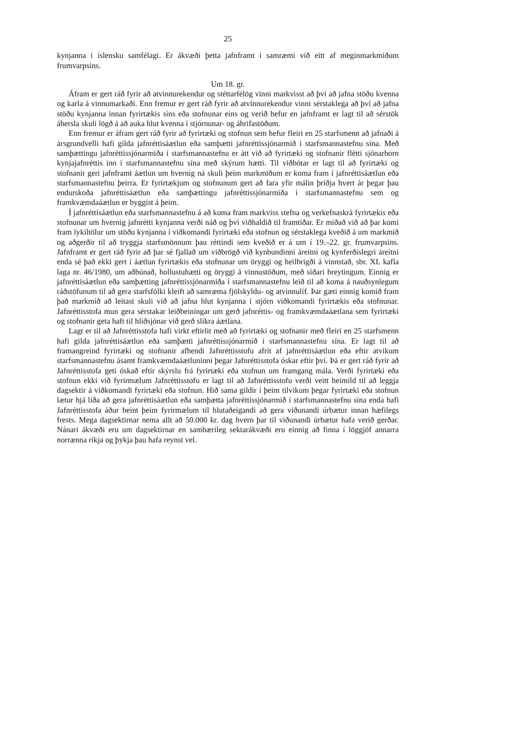25
kynjanna í íslensku samfélagi. Er ákvæði þetta jafnframt í samræmi við eitt af meginmark­miðum frumvarpsins.
Um 18. gr.
Áfram er gert ráð fyrir að atvinnurekendur og stéttarfélög vinni markvisst að því að jafna stöðu kvenna og karla á vinnumarkaði. Enn fremur er gert ráð fyrir að atvinnurekendur vinni sérstaklega að því að jafna stöðu kynjanna innan fyrirtækis síns eða stofnunar eins og verið hefur en jafnframt er lagt til að sérstök áhersla skuli lögð á að auka hlut kvenna í stjórnunar- og áhrifastöðum.
Enn fremur er áfram gert ráð fyrir að fyrirtæki og stofnun sem hefur fleiri en 25 starfs­menn að jafnaði á ársgrundvelli hafi gilda jafnréttisáætlun eða samþætti jafnréttissjónarmið í starfsmannastefnu sína. Með samþættingu jafnréttissjónarmiða í starfsmannastefnu er átt við að fyrirtæki og stofnanir flétti sjónarhorn kynjajafnréttis inn í starfsmannastefnu sína með skýrum hætti. Til viðbótar er lagt til að fyrirtæki og stofnanir geri jafnframt áætlun um hvernig ná skuli þeim markmiðum er koma fram í jafnréttisáætlun eða starfsmannastefnu þeirra. Er fyrirtækjum og stofnunum gert að fara yfir málin þriðja hvert ár þegar þau endurskoða jafnréttisáætlun eða samþættingu jafnréttissjónarmiða í starfsmannastefnu sem og framkvæmdaáætlun er byggist á þeim.
Í jafnréttisáætlun eða starfsmannastefnu á að koma fram markviss stefna og verkefnaskrá fyrirtækis eða stofnunar um hvernig jafnrétti kynjanna verði náð og því viðhaldið til fram­tíðar. Er miðað við að þar komi fram lykiltölur um stöðu kynjanna í viðkomandi fyrirtæki eða stofnun og sérstaklega kveðið á um markmið og aðgerðir til að tryggja starfsmönnum þau réttindi sem kveðið er á um í 19.–22. gr. frumvarpsins. Jafnframt er gert ráð fyrir að þar sé fjallað um viðbrögð við kynbundinni áreitni og kynferðislegri áreitni enda sé það ekki gert í áætlun fyrirtækis eða stofnunar um öryggi og heilbrigði á vinnstað, sbr. XI. kafla laga nr. 46/1980, um aðbúnað, hollustuhætti og öryggi á vinnustöðum, með síðari breytingum. Einnig er jafnréttisáætlun eða samþætting jafnréttissjónarmiða í starfsmannastefnu leið til að koma á nauðsynlegum ráðstöfunum til að gera starfsfólki kleift að samræma fjölskyldu- og at­vinnulíf. Þar gæti einnig komið fram það markmið að leitast skuli við að jafna hlut kynjanna í stjórn viðkomandi fyrirtækis eða stofnunar. Jafnréttisstofa mun gera sérstakar leiðbeiningar um gerð jafnréttis- og framkvæmdaáætlana sem fyrirtæki og stofnanir geta haft til hliðsjónar við gerð slíkra áætlana.
Lagt er til að Jafnréttisstofa hafi virkt eftirlit með að fyrirtæki og stofnanir með fleiri en 25 starfsmenn hafi gilda jafnréttisáætlun eða samþætti jafnréttissjónarmið í starfsmanna­stefnu sína. Er lagt til að framangreind fyrirtæki og stofnanir afhendi Jafnréttisstofu afrit af jafnréttisáætlun eða eftir atvikum starfsmannastefnu ásamt framkvæmdaáætluninni þegar Jafnréttisstofa óskar eftir því. Þá er gert ráð fyrir að Jafnréttisstofa geti óskað eftir skýrslu frá fyrirtæki eða stofnun um framgang mála. Verði fyrirtæki eða stofnun ekki við fyrir­mælum Jafnréttisstofu er lagt til að Jafnréttisstofu verði veitt heimild til að leggja dagsektir á viðkomandi fyrirtæki eða stofnun. Hið sama gildir í þeim tilvikum þegar fyrirtæki eða stofnun lætur hjá líða að gera jafnréttisáætlun eða samþætta jafnréttissjónarmið í starfs­mannastefnu sína enda hafi Jafnréttisstofa áður beint þeim fyrirmælum til hlutaðeigandi að gera viðunandi úrbætur innan hæfilegs frests. Mega dagsektirnar nema allt að 50.000 kr. dag hvern þar til viðunandi úrbætur hafa verið gerðar. Nánari ákvæði eru um dagsektirnar en sambærileg sektarákvæði eru einnig að finna í löggjöf annarra norrænna ríkja og þykja þau hafa reynst vel.